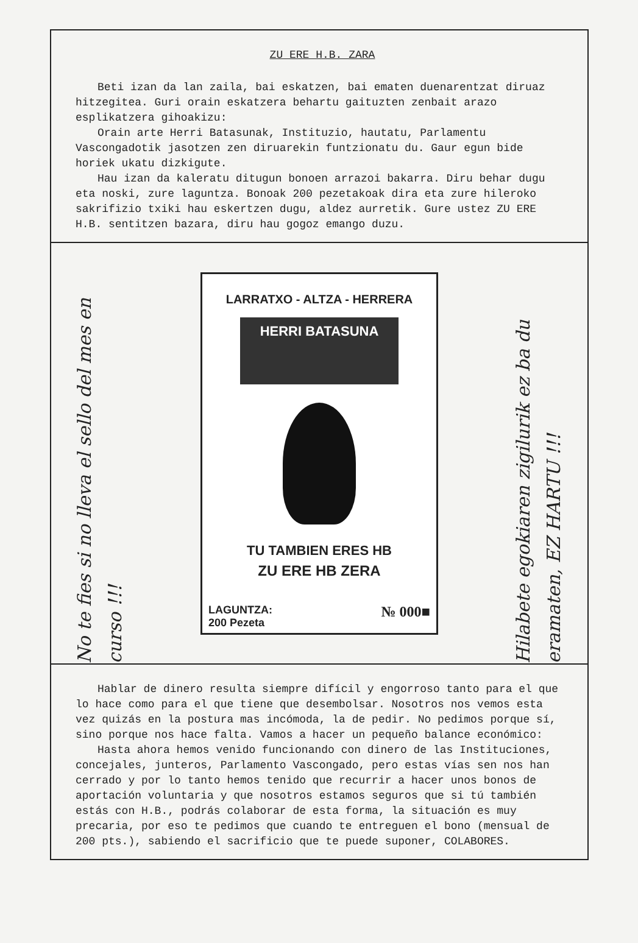ZU ERE H.B. ZARA
Beti izan da lan zaila, bai eskatzen, bai ematen duenarentzat diruaz hitzegitea. Guri orain eskatzera behartu gaituzten zenbait arazo esplikatzera gihoakizu:
Orain arte Herri Batasunak, Instituzio, hautatu, Parlamentu Vascongadotik jasotzen zen diruarekin funtzionatu du. Gaur egun bide horiek ukatu dizkigute.
Hau izan da kaleratu ditugun bonoen arrazoi bakarra. Diru behar dugu eta noski, zure laguntza. Bonoak 200 pezetakoak dira eta zure hileroko sakrifizio txiki hau eskertzen dugu, aldez aurretik. Gure ustez ZU ERE H.B. sentitzen bazara, diru hau gogoz emango duzu.
No te fies si no lleva el sello del mes en curso !!!
LARRATXO - ALTZA - HERRERA
HERRI BATASUNA
TU TAMBIEN ERES HB
ZU ERE HB ZERA
LAGUNTZA:
200 Pezeta
№ 000■
Hilabete egokiaren zigilurik ez ba du eramaten, EZ HARTU !!!
Hablar de dinero resulta siempre difícil y engorroso tanto para el que lo hace como para el que tiene que desembolsar. Nosotros nos vemos esta vez quizás en la postura mas incómoda, la de pedir. No pedimos porque sí, sino porque nos hace falta. Vamos a hacer un pequeño balance económico:
Hasta ahora hemos venido funcionando con dinero de las Instituciones, concejales, junteros, Parlamento Vascongado, pero estas vías sen nos han cerrado y por lo tanto hemos tenido que recurrir a hacer unos bonos de aportación voluntaria y que nosotros estamos seguros que si tú también estás con H.B., podrás colaborar de esta forma, la situación es muy precaria, por eso te pedimos que cuando te entreguen el bono (mensual de 200 pts.), sabiendo el sacrificio que te puede suponer, COLABORES.